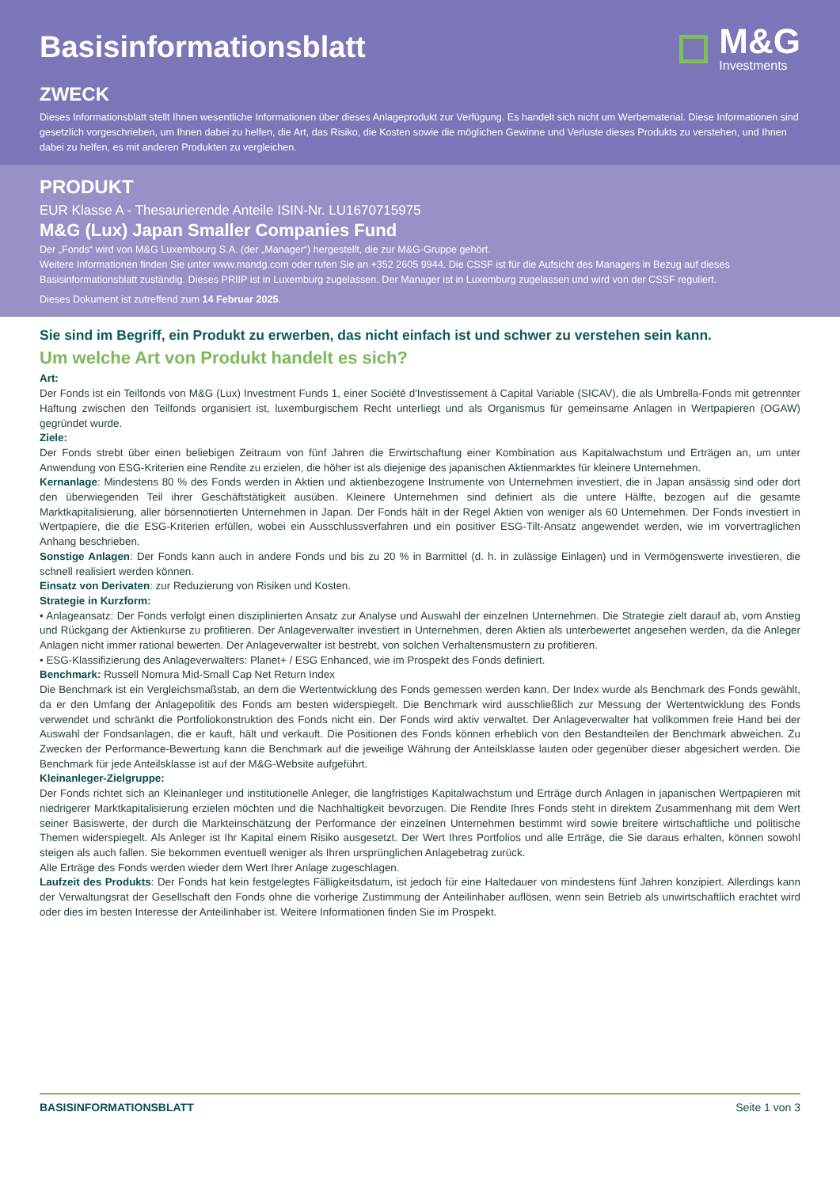Basisinformationsblatt
M&G
Investments
ZWECK
Dieses Informationsblatt stellt Ihnen wesentliche Informationen über dieses Anlageprodukt zur Verfügung. Es handelt sich nicht um Werbematerial. Diese Informationen sind gesetzlich vorgeschrieben, um Ihnen dabei zu helfen, die Art, das Risiko, die Kosten sowie die möglichen Gewinne und Verluste dieses Produkts zu verstehen, und Ihnen dabei zu helfen, es mit anderen Produkten zu vergleichen.
PRODUKT
EUR Klasse A - Thesaurierende Anteile ISIN-Nr. LU1670715975
M&G (Lux) Japan Smaller Companies Fund
Der „Fonds“ wird von M&G Luxembourg S.A. (der „Manager“) hergestellt, die zur M&G-Gruppe gehört.
Weitere Informationen finden Sie unter www.mandg.com oder rufen Sie an +352 2605 9944. Die CSSF ist für die Aufsicht des Managers in Bezug auf dieses Basisinformationsblatt zuständig. Dieses PRIIP ist in Luxemburg zugelassen. Der Manager ist in Luxemburg zugelassen und wird von der CSSF reguliert.
Dieses Dokument ist zutreffend zum 14 Februar 2025.
Sie sind im Begriff, ein Produkt zu erwerben, das nicht einfach ist und schwer zu verstehen sein kann.
Um welche Art von Produkt handelt es sich?
Art:
Der Fonds ist ein Teilfonds von M&G (Lux) Investment Funds 1, einer Société d'Investissement à Capital Variable (SICAV), die als Umbrella-Fonds mit getrennter Haftung zwischen den Teilfonds organisiert ist, luxemburgischem Recht unterliegt und als Organismus für gemeinsame Anlagen in Wertpapieren (OGAW) gegründet wurde.
Ziele:
Der Fonds strebt über einen beliebigen Zeitraum von fünf Jahren die Erwirtschaftung einer Kombination aus Kapitalwachstum und Erträgen an, um unter Anwendung von ESG-Kriterien eine Rendite zu erzielen, die höher ist als diejenige des japanischen Aktienmarktes für kleinere Unternehmen.
Kernanlage: Mindestens 80 % des Fonds werden in Aktien und aktienbezogene Instrumente von Unternehmen investiert, die in Japan ansässig sind oder dort den überwiegenden Teil ihrer Geschäftstätigkeit ausüben. Kleinere Unternehmen sind definiert als die untere Hälfte, bezogen auf die gesamte Marktkapitalisierung, aller börsennotierten Unternehmen in Japan. Der Fonds hält in der Regel Aktien von weniger als 60 Unternehmen. Der Fonds investiert in Wertpapiere, die die ESG-Kriterien erfüllen, wobei ein Ausschlussverfahren und ein positiver ESG-Tilt-Ansatz angewendet werden, wie im vorvertraglichen Anhang beschrieben.
Sonstige Anlagen: Der Fonds kann auch in andere Fonds und bis zu 20 % in Barmittel (d. h. in zulässige Einlagen) und in Vermögenswerte investieren, die schnell realisiert werden können.
Einsatz von Derivaten: zur Reduzierung von Risiken und Kosten.
Strategie in Kurzform:
• Anlageansatz: Der Fonds verfolgt einen disziplinierten Ansatz zur Analyse und Auswahl der einzelnen Unternehmen. Die Strategie zielt darauf ab, vom Anstieg und Rückgang der Aktienkurse zu profitieren. Der Anlageverwalter investiert in Unternehmen, deren Aktien als unterbewertet angesehen werden, da die Anleger Anlagen nicht immer rational bewerten. Der Anlageverwalter ist bestrebt, von solchen Verhaltensmustern zu profitieren.
• ESG-Klassifizierung des Anlageverwalters: Planet+ / ESG Enhanced, wie im Prospekt des Fonds definiert.
Benchmark: Russell Nomura Mid-Small Cap Net Return Index
Die Benchmark ist ein Vergleichsmaßstab, an dem die Wertentwicklung des Fonds gemessen werden kann. Der Index wurde als Benchmark des Fonds gewählt, da er den Umfang der Anlagepolitik des Fonds am besten widerspiegelt. Die Benchmark wird ausschließlich zur Messung der Wertentwicklung des Fonds verwendet und schränkt die Portfoliokonstruktion des Fonds nicht ein. Der Fonds wird aktiv verwaltet. Der Anlageverwalter hat vollkommen freie Hand bei der Auswahl der Fondsanlagen, die er kauft, hält und verkauft. Die Positionen des Fonds können erheblich von den Bestandteilen der Benchmark abweichen. Zu Zwecken der Performance-Bewertung kann die Benchmark auf die jeweilige Währung der Anteilsklasse lauten oder gegenüber dieser abgesichert werden. Die Benchmark für jede Anteilsklasse ist auf der M&G-Website aufgeführt.
Kleinanleger-Zielgruppe:
Der Fonds richtet sich an Kleinanleger und institutionelle Anleger, die langfristiges Kapitalwachstum und Erträge durch Anlagen in japanischen Wertpapieren mit niedrigerer Marktkapitalisierung erzielen möchten und die Nachhaltigkeit bevorzugen. Die Rendite Ihres Fonds steht in direktem Zusammenhang mit dem Wert seiner Basiswerte, der durch die Markteinschätzung der Performance der einzelnen Unternehmen bestimmt wird sowie breitere wirtschaftliche und politische Themen widerspiegelt. Als Anleger ist Ihr Kapital einem Risiko ausgesetzt. Der Wert Ihres Portfolios und alle Erträge, die Sie daraus erhalten, können sowohl steigen als auch fallen. Sie bekommen eventuell weniger als Ihren ursprünglichen Anlagebetrag zurück.
Alle Erträge des Fonds werden wieder dem Wert Ihrer Anlage zugeschlagen.
Laufzeit des Produkts: Der Fonds hat kein festgelegtes Fälligkeitsdatum, ist jedoch für eine Haltedauer von mindestens fünf Jahren konzipiert. Allerdings kann der Verwaltungsrat der Gesellschaft den Fonds ohne die vorherige Zustimmung der Anteilinhaber auflösen, wenn sein Betrieb als unwirtschaftlich erachtet wird oder dies im besten Interesse der Anteilinhaber ist. Weitere Informationen finden Sie im Prospekt.
BASISINFORMATIONSBLATT Seite 1 von 3